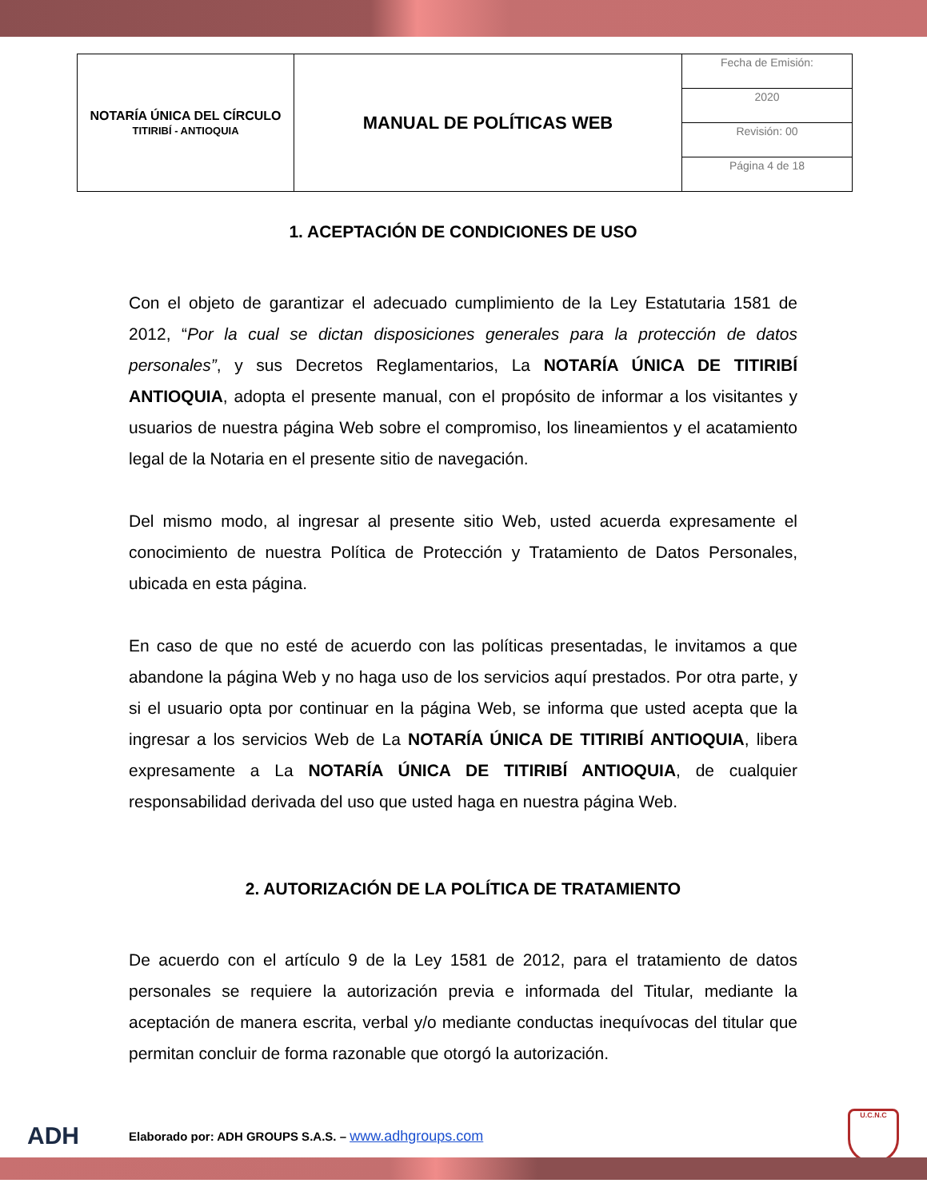| NOTARÍA ÚNICA DEL CÍRCULO TITIRIBÍ - ANTIOQUIA | MANUAL DE POLÍTICAS WEB | Fecha de Emisión: |
| | | 2020 |
| | | Revisión: 00 |
| | | Página 4 de 18 |
1. ACEPTACIÓN DE CONDICIONES DE USO
Con el objeto de garantizar el adecuado cumplimiento de la Ley Estatutaria 1581 de 2012, “Por la cual se dictan disposiciones generales para la protección de datos personales”, y sus Decretos Reglamentarios, La NOTARÍA ÚNICA DE TITIRIBÍ ANTIOQUIA, adopta el presente manual, con el propósito de informar a los visitantes y usuarios de nuestra página Web sobre el compromiso, los lineamientos y el acatamiento legal de la Notaria en el presente sitio de navegación.
Del mismo modo, al ingresar al presente sitio Web, usted acuerda expresamente el conocimiento de nuestra Política de Protección y Tratamiento de Datos Personales, ubicada en esta página.
En caso de que no esté de acuerdo con las políticas presentadas, le invitamos a que abandone la página Web y no haga uso de los servicios aquí prestados. Por otra parte, y si el usuario opta por continuar en la página Web, se informa que usted acepta que la ingresar a los servicios Web de La NOTARÍA ÚNICA DE TITIRIBÍ ANTIOQUIA, libera expresamente a La NOTARÍA ÚNICA DE TITIRIBÍ ANTIOQUIA, de cualquier responsabilidad derivada del uso que usted haga en nuestra página Web.
2. AUTORIZACIÓN DE LA POLÍTICA DE TRATAMIENTO
De acuerdo con el artículo 9 de la Ley 1581 de 2012, para el tratamiento de datos personales se requiere la autorización previa e informada del Titular, mediante la aceptación de manera escrita, verbal y/o mediante conductas inequívocas del titular que permitan concluir de forma razonable que otorgó la autorización.
ADH
Elaborado por: ADH GROUPS S.A.S. – www.adhgroups.com
U.C.N.C